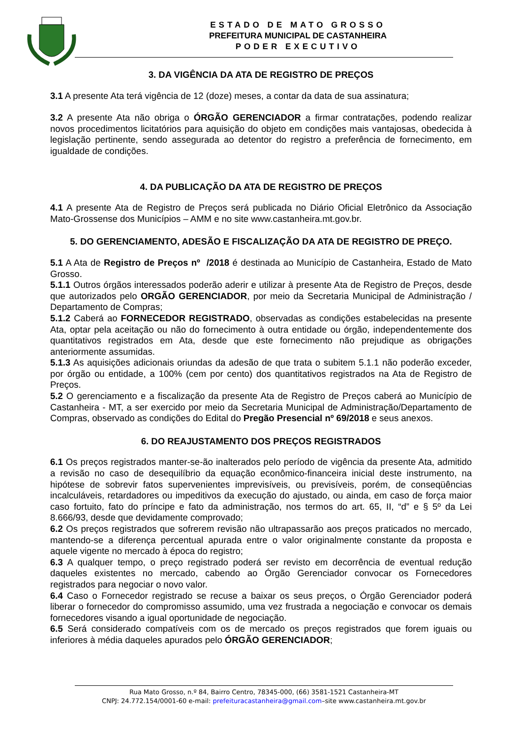ESTADO DE MATO GROSSO
PREFEITURA MUNICIPAL DE CASTANHEIRA
PODER EXECUTIVO
3. DA VIGÊNCIA DA ATA DE REGISTRO DE PREÇOS
3.1 A presente Ata terá vigência de 12 (doze) meses, a contar da data de sua assinatura;
3.2 A presente Ata não obriga o ÓRGÃO GERENCIADOR a firmar contratações, podendo realizar novos procedimentos licitatórios para aquisição do objeto em condições mais vantajosas, obedecida à legislação pertinente, sendo assegurada ao detentor do registro a preferência de fornecimento, em igualdade de condições.
4. DA PUBLICAÇÃO DA ATA DE REGISTRO DE PREÇOS
4.1 A presente Ata de Registro de Preços será publicada no Diário Oficial Eletrônico da Associação Mato-Grossense dos Municípios – AMM e no site www.castanheira.mt.gov.br.
5. DO GERENCIAMENTO, ADESÃO E FISCALIZAÇÃO DA ATA DE REGISTRO DE PREÇO.
5.1 A Ata de Registro de Preços nº /2018 é destinada ao Município de Castanheira, Estado de Mato Grosso.
5.1.1 Outros órgãos interessados poderão aderir e utilizar à presente Ata de Registro de Preços, desde que autorizados pelo ORGÃO GERENCIADOR, por meio da Secretaria Municipal de Administração / Departamento de Compras;
5.1.2 Caberá ao FORNECEDOR REGISTRADO, observadas as condições estabelecidas na presente Ata, optar pela aceitação ou não do fornecimento à outra entidade ou órgão, independentemente dos quantitativos registrados em Ata, desde que este fornecimento não prejudique as obrigações anteriormente assumidas.
5.1.3 As aquisições adicionais oriundas da adesão de que trata o subitem 5.1.1 não poderão exceder, por órgão ou entidade, a 100% (cem por cento) dos quantitativos registrados na Ata de Registro de Preços.
5.2 O gerenciamento e a fiscalização da presente Ata de Registro de Preços caberá ao Município de Castanheira - MT, a ser exercido por meio da Secretaria Municipal de Administração/Departamento de Compras, observado as condições do Edital do Pregão Presencial nº 69/2018 e seus anexos.
6. DO REAJUSTAMENTO DOS PREÇOS REGISTRADOS
6.1 Os preços registrados manter-se-ão inalterados pelo período de vigência da presente Ata, admitido a revisão no caso de desequilíbrio da equação econômico-financeira inicial deste instrumento, na hipótese de sobrevir fatos supervenientes imprevisíveis, ou previsíveis, porém, de conseqüências incalculáveis, retardadores ou impeditivos da execução do ajustado, ou ainda, em caso de força maior caso fortuito, fato do príncipe e fato da administração, nos termos do art. 65, II, “d” e § 5º da Lei 8.666/93, desde que devidamente comprovado;
6.2 Os preços registrados que sofrerem revisão não ultrapassarão aos preços praticados no mercado, mantendo-se a diferença percentual apurada entre o valor originalmente constante da proposta e aquele vigente no mercado à época do registro;
6.3 A qualquer tempo, o preço registrado poderá ser revisto em decorrência de eventual redução daqueles existentes no mercado, cabendo ao Órgão Gerenciador convocar os Fornecedores registrados para negociar o novo valor.
6.4 Caso o Fornecedor registrado se recuse a baixar os seus preços, o Órgão Gerenciador poderá liberar o fornecedor do compromisso assumido, uma vez frustrada a negociação e convocar os demais fornecedores visando a igual oportunidade de negociação.
6.5 Será considerado compatíveis com os de mercado os preços registrados que forem iguais ou inferiores à média daqueles apurados pelo ÓRGÃO GERENCIADOR;
Rua Mato Grosso, n.º 84, Bairro Centro, 78345-000, (66) 3581-1521 Castanheira-MT
CNPJ: 24.772.154/0001-60 e-mail: prefeituracastanheira@gmail.com–site www.castanheira.mt.gov.br